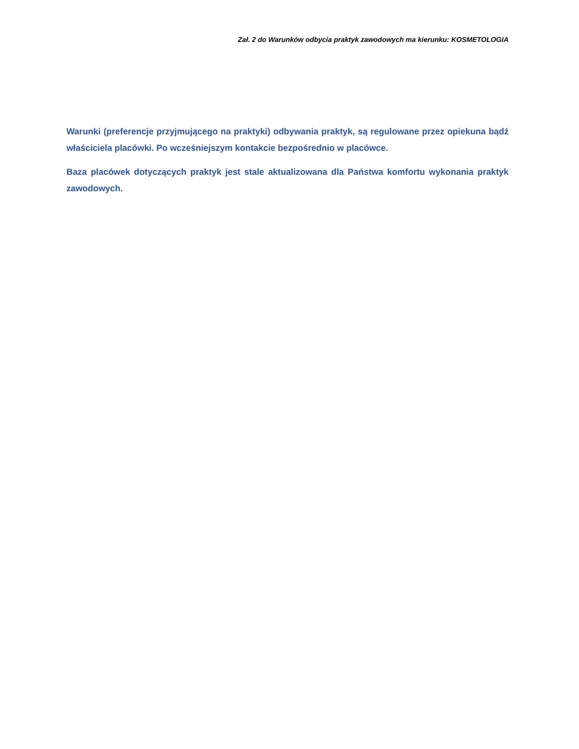Zał. 2 do Warunków odbycia praktyk zawodowych ma kierunku: KOSMETOLOGIA
Warunki (preferencje przyjmującego na praktyki) odbywania praktyk, są regulowane przez opiekuna bądź właściciela placówki. Po wcześniejszym kontakcie bezpośrednio w placówce.
Baza placówek dotyczących praktyk jest stale aktualizowana dla Państwa komfortu wykonania praktyk zawodowych.